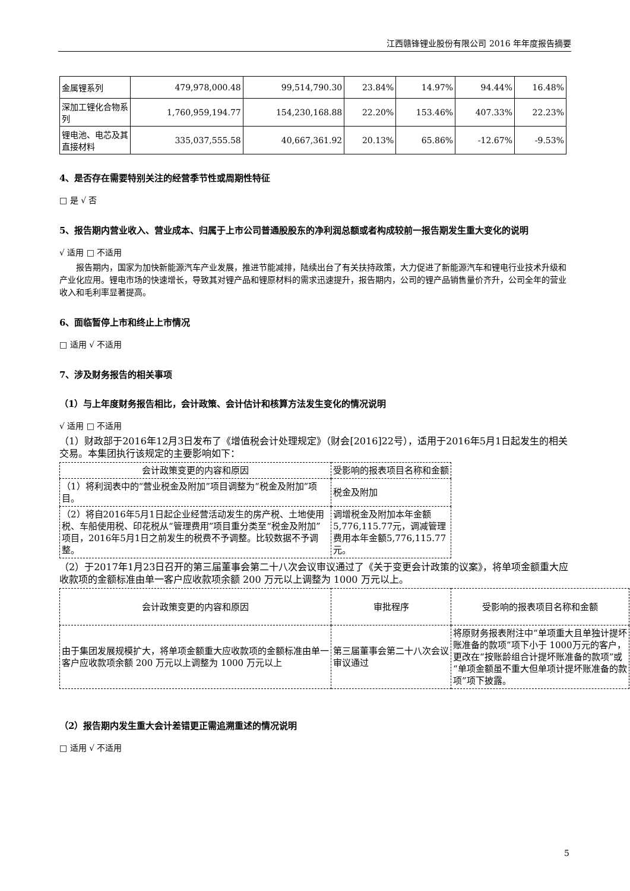江西赣锋锂业股份有限公司 2016 年年度报告摘要
| 金属锂系列 | 479,978,000.48 | 99,514,790.30 | 23.84% | 14.97% | 94.44% | 16.48% |
| 深加工锂化合物系列 | 1,760,959,194.77 | 154,230,168.88 | 22.20% | 153.46% | 407.33% | 22.23% |
| 锂电池、电芯及其直接材料 | 335,037,555.58 | 40,667,361.92 | 20.13% | 65.86% | -12.67% | -9.53% |
4、是否存在需要特别关注的经营季节性或周期性特征
□ 是 √ 否
5、报告期内营业收入、营业成本、归属于上市公司普通股股东的净利润总额或者构成较前一报告期发生重大变化的说明
√ 适用 □ 不适用
报告期内，国家为加快新能源汽车产业发展，推进节能减排，陆续出台了有关扶持政策，大力促进了新能源汽车和锂电行业技术升级和产业化应用。锂电市场的快速增长，导致其对锂产品和锂原材料的需求迅速提升，报告期内，公司的锂产品销售量价齐升，公司全年的营业收入和毛利率显著提高。
6、面临暂停上市和终止上市情况
□ 适用 √ 不适用
7、涉及财务报告的相关事项
（1）与上年度财务报告相比，会计政策、会计估计和核算方法发生变化的情况说明
√ 适用 □ 不适用
（1）财政部于2016年12月3日发布了《增值税会计处理规定》（财会[2016]22号），适用于2016年5月1日起发生的相关交易。本集团执行该规定的主要影响如下：
| 会计政策变更的内容和原因 | 受影响的报表项目名称和金额 |
| （1）将利润表中的“营业税金及附加”项目调整为“税金及附加”项目。 | 税金及附加 |
| （2）将自2016年5月1日起企业经营活动发生的房产税、土地使用税、车船使用税、印花税从“管理费用”项目重分类至“税金及附加”项目，2016年5月1日之前发生的税费不予调整。比较数据不予调整。 | 调增税金及附加本年金额5,776,115.77元，调减管理费用本年金额5,776,115.77元。 |
（2）于2017年1月23日召开的第三届董事会第二十八次会议审议通过了《关于变更会计政策的议案》，将单项金额重大应收款项的金额标准由单一客户应收款项余额 200 万元以上调整为 1000 万元以上。
| 会计政策变更的内容和原因 | 审批程序 | 受影响的报表项目名称和金额 |
| 由于集团发展规模扩大，将单项金额重大应收款项的金额标准由单一客户应收款项余额 200 万元以上调整为 1000 万元以上 | 第三届董事会第二十八次会议审议通过 | 将原财务报表附注中“单项重大且单独计提坏账准备的款项”项下小于 1000万元的客户，更改在“按账龄组合计提坏账准备的款项”或“单项金额虽不重大但单项计提坏账准备的款项”项下披露。 |
（2）报告期内发生重大会计差错更正需追溯重述的情况说明
□ 适用 √ 不适用
5